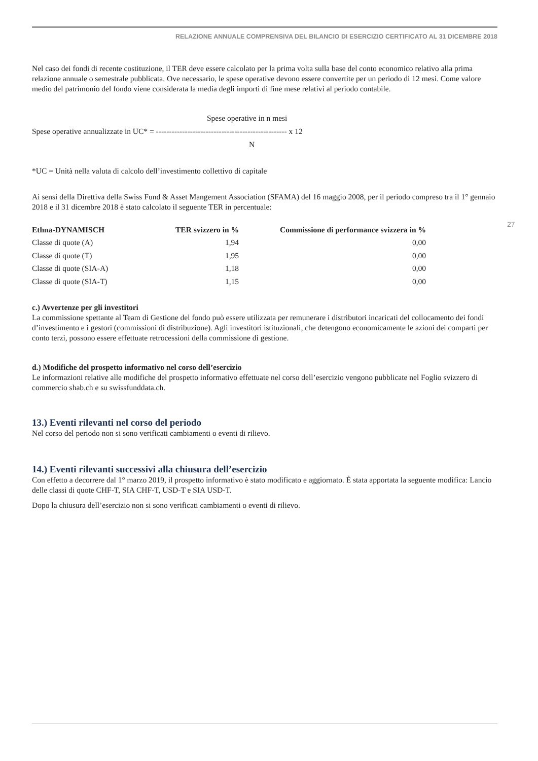RELAZIONE ANNUALE COMPRENSIVA DEL BILANCIO DI ESERCIZIO CERTIFICATO AL 31 DICEMBRE 2018
27
Nel caso dei fondi di recente costituzione, il TER deve essere calcolato per la prima volta sulla base del conto economico relativo alla prima relazione annuale o semestrale pubblicata. Ove necessario, le spese operative devono essere convertite per un periodo di 12 mesi. Come valore medio del patrimonio del fondo viene considerata la media degli importi di fine mese relativi al periodo contabile.
Spese operative in n mesi
Spese operative annualizzate in UC* = -------------------------------------------------- x 12
N
*UC = Unità nella valuta di calcolo dell’investimento collettivo di capitale
Ai sensi della Direttiva della Swiss Fund & Asset Mangement Association (SFAMA) del 16 maggio 2008, per il periodo compreso tra il 1° gennaio 2018 e il 31 dicembre 2018 è stato calcolato il seguente TER in percentuale:
| Ethna-DYNAMISCH | TER svizzero in % | Commissione di performance svizzera in % |
| --- | --- | --- |
| Classe di quote (A) | 1,94 | 0,00 |
| Classe di quote (T) | 1,95 | 0,00 |
| Classe di quote (SIA-A) | 1,18 | 0,00 |
| Classe di quote (SIA-T) | 1,15 | 0,00 |
c.) Avvertenze per gli investitori
La commissione spettante al Team di Gestione del fondo può essere utilizzata per remunerare i distributori incaricati del collocamento dei fondi d’investimento e i gestori (commissioni di distribuzione). Agli investitori istituzionali, che detengono economicamente le azioni dei comparti per conto terzi, possono essere effettuate retrocessioni della commissione di gestione.
d.) Modifiche del prospetto informativo nel corso dell’esercizio
Le informazioni relative alle modifiche del prospetto informativo effettuate nel corso dell’esercizio vengono pubblicate nel Foglio svizzero di commercio shab.ch e su swissfunddata.ch.
13.) Eventi rilevanti nel corso del periodo
Nel corso del periodo non si sono verificati cambiamenti o eventi di rilievo.
14.) Eventi rilevanti successivi alla chiusura dell’esercizio
Con effetto a decorrere dal 1° marzo 2019, il prospetto informativo è stato modificato e aggiornato. È stata apportata la seguente modifica: Lancio delle classi di quote CHF-T, SIA CHF-T, USD-T e SIA USD-T.
Dopo la chiusura dell’esercizio non si sono verificati cambiamenti o eventi di rilievo.